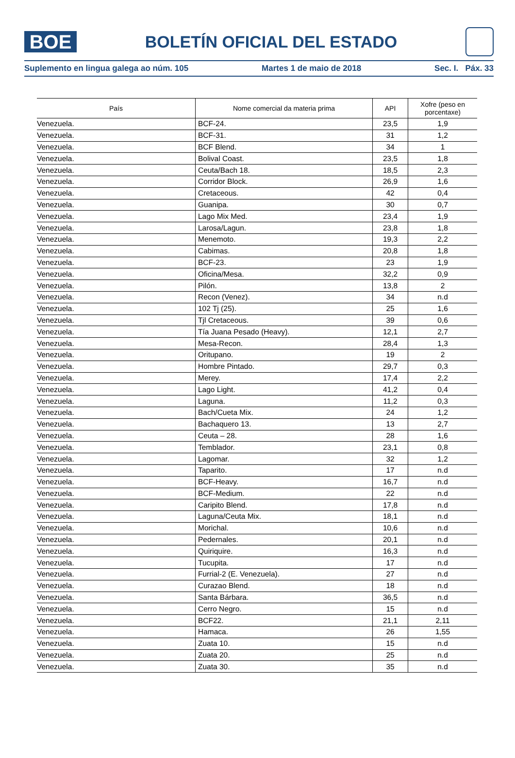BOE
BOLETÍN OFICIAL DEL ESTADO
Suplemento en lingua galega ao núm. 105 Martes 1 de maio de 2018 Sec. I. Páx. 33
| País | Nome comercial da materia prima | API | Xofre (peso en porcentaxe) |
| --- | --- | --- | --- |
| Venezuela. | BCF-24. | 23,5 | 1,9 |
| Venezuela. | BCF-31. | 31 | 1,2 |
| Venezuela. | BCF Blend. | 34 | 1 |
| Venezuela. | Bolival Coast. | 23,5 | 1,8 |
| Venezuela. | Ceuta/Bach 18. | 18,5 | 2,3 |
| Venezuela. | Corridor Block. | 26,9 | 1,6 |
| Venezuela. | Cretaceous. | 42 | 0,4 |
| Venezuela. | Guanipa. | 30 | 0,7 |
| Venezuela. | Lago Mix Med. | 23,4 | 1,9 |
| Venezuela. | Larosa/Lagun. | 23,8 | 1,8 |
| Venezuela. | Menemoto. | 19,3 | 2,2 |
| Venezuela. | Cabimas. | 20,8 | 1,8 |
| Venezuela. | BCF-23. | 23 | 1,9 |
| Venezuela. | Oficina/Mesa. | 32,2 | 0,9 |
| Venezuela. | Pilón. | 13,8 | 2 |
| Venezuela. | Recon (Venez). | 34 | n.d |
| Venezuela. | 102 Tj (25). | 25 | 1,6 |
| Venezuela. | Tjl Cretaceous. | 39 | 0,6 |
| Venezuela. | Tía Juana Pesado (Heavy). | 12,1 | 2,7 |
| Venezuela. | Mesa-Recon. | 28,4 | 1,3 |
| Venezuela. | Oritupano. | 19 | 2 |
| Venezuela. | Hombre Pintado. | 29,7 | 0,3 |
| Venezuela. | Merey. | 17,4 | 2,2 |
| Venezuela. | Lago Light. | 41,2 | 0,4 |
| Venezuela. | Laguna. | 11,2 | 0,3 |
| Venezuela. | Bach/Cueta Mix. | 24 | 1,2 |
| Venezuela. | Bachaquero 13. | 13 | 2,7 |
| Venezuela. | Ceuta – 28. | 28 | 1,6 |
| Venezuela. | Temblador. | 23,1 | 0,8 |
| Venezuela. | Lagomar. | 32 | 1,2 |
| Venezuela. | Taparito. | 17 | n.d |
| Venezuela. | BCF-Heavy. | 16,7 | n.d |
| Venezuela. | BCF-Medium. | 22 | n.d |
| Venezuela. | Caripito Blend. | 17,8 | n.d |
| Venezuela. | Laguna/Ceuta Mix. | 18,1 | n.d |
| Venezuela. | Morichal. | 10,6 | n.d |
| Venezuela. | Pedernales. | 20,1 | n.d |
| Venezuela. | Quiriquire. | 16,3 | n.d |
| Venezuela. | Tucupita. | 17 | n.d |
| Venezuela. | Furrial-2 (E. Venezuela). | 27 | n.d |
| Venezuela. | Curazao Blend. | 18 | n.d |
| Venezuela. | Santa Bárbara. | 36,5 | n.d |
| Venezuela. | Cerro Negro. | 15 | n.d |
| Venezuela. | BCF22. | 21,1 | 2,11 |
| Venezuela. | Hamaca. | 26 | 1,55 |
| Venezuela. | Zuata 10. | 15 | n.d |
| Venezuela. | Zuata 20. | 25 | n.d |
| Venezuela. | Zuata 30. | 35 | n.d |